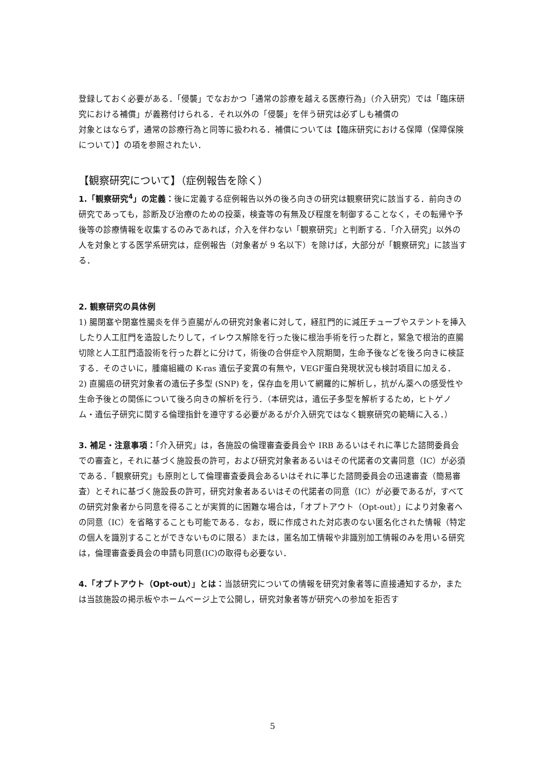登録しておく必要がある．「侵襲」でなおかつ「通常の診療を越える医療行為」（介入研究）では「臨床研究における補償」が義務付けられる．それ以外の「侵襲」を伴う研究は必ずしも補償の
対象とはならず，通常の診療行為と同等に扱われる．補償については【臨床研究における保障（保障保険について）】の項を参照されたい．
【観察研究について】（症例報告を除く）
1.「観察研究<sup>4</sup>」の定義：後に定義する症例報告以外の後ろ向きの研究は観察研究に該当する．前向きの研究であっても，診断及び治療のための投薬，検査等の有無及び程度を制御することなく，その転帰や予後等の診療情報を収集するのみであれば，介入を伴わない「観察研究」と判断する．「介入研究」以外の人を対象とする医学系研究は，症例報告（対象者が 9 名以下）を除けば，大部分が「観察研究」に該当する．
2. 観察研究の具体例
1) 腸閉塞や閉塞性腸炎を伴う直腸がんの研究対象者に対して，経肛門的に減圧チューブやステントを挿入したり人工肛門を造設したりして，イレウス解除を行った後に根治手術を行った群と，緊急で根治的直腸切除と人工肛門造設術を行った群とに分けて，術後の合併症や入院期間，生命予後などを後ろ向きに検証する．そのさいに，腫瘍組織の K-ras 遺伝子変異の有無や，VEGF蛋白発現状況も検討項目に加える．
2) 直腸癌の研究対象者の遺伝子多型 (SNP) を，保存血を用いて網羅的に解析し，抗がん薬への感受性や生命予後との関係について後ろ向きの解析を行う．（本研究は，遺伝子多型を解析するため，ヒトゲノム・遺伝子研究に関する倫理指針を遵守する必要があるが介入研究ではなく観察研究の範疇に入る．）
3. 補足・注意事項：「介入研究」は，各施設の倫理審査委員会や IRB あるいはそれに準じた諮問委員会での審査と，それに基づく施設長の許可，および研究対象者あるいはその代諾者の文書同意（IC）が必須である．「観察研究」も原則として倫理審査委員会あるいはそれに準じた諮問委員会の迅速審査（簡易審査）とそれに基づく施設長の許可，研究対象者あるいはその代諾者の同意（IC）が必要であるが，すべての研究対象者から同意を得ることが実質的に困難な場合は，「オプトアウト（Opt-out）」により対象者への同意（IC）を省略することも可能である．なお，既に作成された対応表のない匿名化された情報（特定の個人を識別することができないものに限る）または，匿名加工情報や非識別加工情報のみを用いる研究は，倫理審査委員会の申請も同意(IC)の取得も必要ない．
4.「オプトアウト（Opt-out）」とは：当該研究についての情報を研究対象者等に直接通知するか，または当該施設の掲示板やホームページ上で公開し，研究対象者等が研究への参加を拒否す
5